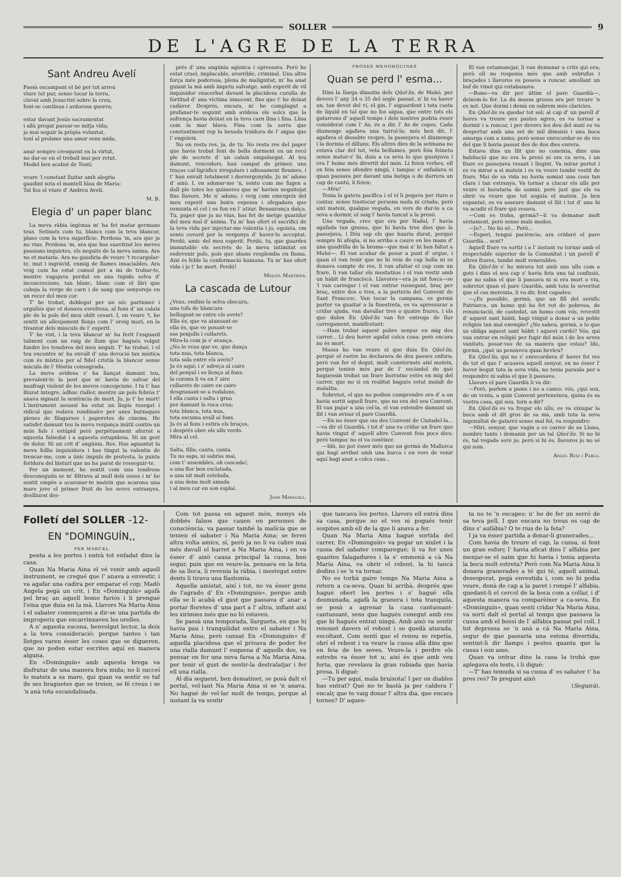SOLLER 9
DE L'AGRE DE LA TERRA
Sant Andreu Avelí
Passà escampant el bé per tot arreu
viure tot pur, sense tocar la terra,
clavat amb Jesucrist sobre la creu,
fent-se contínua i ardorosa guerra;
estar davant Jesús sacramentat
i allà pregat passar-se mitja vida;
ja mai seguir la pròpia voluntat,
tení al proïsme una amor sens mida,
anar sempre cresquent en la virtut,
no dar-se en el treball mai per retut,
Model ben acabat de Teatí;
veure 'l constant lluitar amb alegria
gaudint sota el mantell blau de Maria:
Tal fou el viure d' Andreu Avelí.
M. B.
Elegia d' un paper blanc
La meva ràbia ingènua m' ha fet matar germans teus. Setinats com tu, blancs com la teva blancor, plans com la teva superfície. Perdona 'm, ara que ja no vius. Perdona 'm, ara que has suavitzat les meves passions inquietes, els neguits de la meva ànima. Ara no et mataria. Ara no gaudiria de veure 't recargolar-te, mut i ingràvid, enmig de flames insaciables. Ara veig com ha estat consol per a mi de trobar-te, mentre vagajava perdut en una tupida selva d' inconcrecions, tan blanc, blanc com el lliri que cobeja la verge de carn i de sang que senyoreja en un recer del meu cor.
T' he trobat, doblegat per un séc partioner i orgullós que et donava esveltesa, al fons d' un calaix ple de la pols del meu oblit cesari. I, en veure 't, he sentit un alleujament flonjo com l' oreig marí, en la tivantor dels músculs de l' esperit.
T' he vist, i la teva blancor m' ha ferit l'esguard talment com un raig de llum que hagués volgut fondre les tenebres del meu neguit. T' he trobat, i el teu encontre m' ha envaït d' una devoció tan mística com és mística per al fidel cristià la blancor sense màcula de l' Hòstia consagrada.
La meva avidesa s' ha llançat damunt teu, prevalent-te la post que m' havia de salvar del naufragi violent de les meves concepcions. I tu t' has lliurat íntegre, àdhuc rialler, mentre un pols febròs t' anava signant la sentència de mort. Jo, jo t' he mort! L'instrument assassí ha estat un llapis rosegat i ridícul que rodava rondinaire per unes butxaques plenes de filagarses i paperetes de cinema. He satisfet damunt teu la meva venjança inútil contra un món fals i estúpid però perpètuament aferrat a aquesta falsedat i a aquesta estupidesa. Ni un gest de dolor. Ni un crit d' angúnia. Res. Has aguantat la meva follia inquisidora i has tingut la valentia de trencar-me, com a únic impuls de protesta, la punta feridora del bisturí que no ha parat de resseguir-te.
Per un moment, he sentit com una tendresa desconeguda se m' filtrava al moll dels ossos i m' he sentit empès a acaronar-te mateix que acarona una mare jove el primer fruit de les seves entranyes, deslliurat des-
prés d' una angúnia agònica i opressora. Però he estat cruel, implacable, avorrible, criminal. Una altra força més poderosa, plena de malignitat, m' ha anat guiant la mà amb ímpetu salvatge, amb esperit de vil inquisidor exacerbat davant la placidesa curulla de fortitud d' una víctima innocent, fins que t' he deixat cadàver. Després, encara, m' he complagut a profanar-te seguint amb avidesa els solcs que la sofrença havia deixat en la teva carn llisa i fina. Llisa com la mar blava. Fina com la sorra que constantment rep la besada traïdora de l' aigua que l' engoleix.
No en resta res, ja, de tu. No resta res del paper que havia trobat fent de bella dorment en un recó ple de secrets d' un calaix empolsegat. Al teu damunt, vencedors, han campat de primer, uns traços cal·ligràfics irregulars i odiosament fleumes, i t' han envaït totalment i desvergonyida. Jo m' adono d' això. I, en adonar-me 'n, sento com me fugen a doll ple totes les quimeres que m' havien neguitejat fins llavors. Me n' adono, i veig com emergeix del meu esperit una boira espessa i ofegadora que remunta el cel i es fon en l' atzur. Benaurança dolça. Tu, paper que ja no vius, has fet de metge guaridor del meu mal d' ànima. Tu m' has ofert el sacrifici de la teva vida per injectar-me valentia i jo, egoista, em sento covard per la vergonya d' haver-lo acceptat. Perdó, amic del meu esperit. Perdó, tu, que guardes immutable els secrets de la meva intimitat en esdevenir pols, pols que abans resplendia en flama. Així és feble la conformació humana. Tu m' has ofert vida i jo t' he mort. Perdó!
Miquel Martines.
La cascada de Lutour
¿Veus, endins la selva obscura,
una tofa de blancura
bellugant-se entre els avets?
Ella és, que va atansant-se
ella és, que ve posant-se
sos penjolls i collarets.
Mira-la com ja s' avança.
¿No le veus que ve, que dança
tota nua, tota blanca,
tota sola entre els avets?
Ja és aquí; i s' adreça al caire
del penyal i es llença al fons:
la corona li va en l' aire
collarets de caire en caire
desgranant-se a rodalons.
I ella canta i salta i grua
per damunt la roca crua;
tota blanca, tota nua,
tota escuma avall al fons.
Ja és al fons i estira els braços,
i després obre els ulls verds.
Mira al cel.
. . . . . . . .
Salta, filla; canta, canta.
Tu no saps, ni sabràs mai,
com t' assembles, oh cascada!,
a una flor ben esclatada,
a una nit molt estelada,
a una dona molt amada
i al meu cor en son esplai.
Joan Maragall.
PROSES MENORQUINES
Quan se perd l' esma...
Dins la llarga dinastia dels Qüel·lis, de Mahó, per devers l' any 34 o 35 del segle passat, n' hi va haver un, tan devot del ví, el gin, l' aiguardent i tota casta de líquid en tal que no fos aigua, que entre tots els gatarrons d' aquell temps i dels nostres podria ésser considerat com l' As, és a dir, l' As de copes. Cada diumenge agafava una turrol·la; més ben dit, l' agafava el dissabte vespre, la passejava el diumenge i la dormia el dilluns. Els altres dies de la setmana no estava clar del tot, vela bellumes, però feia feineta sense matar-s' hi, duia a ca seva lo que guanyava i era l' home més divertit del món. Li feien verbes, ell en feia sense ofendre ningú, i tampoc s' enfadava si quan passava per davant una botiga o de darrera un cap de cantó, li feien:
—Mèu!
Tenia la gatera pacífica i el ví li pegava per riure o cantar, sense trastocar persona nada ni criada; però així mateix, qualque vegada, en vers de dur-lo a ca seva a dormir, el saig l' havia tancat a la presó.
Una vegada, crec que era per Nadal, l' havia agafada tan grossa, que hi havia tres dies que la passejava, i Déu sap els que hauria durat, perquè sempre hi afegia, si no arriba a caure en les mans d' una quadrilla de la broma—que mai n' hi han faltat a Mahó—. El van acabar de posar a punt d' orgue, i quan el van tenir que no hi veia de cap bolla ni es donava compte de res, li van afaitar el cap com un frare, li van tallar els mostatxos i el van vestir amb un hàbit de franciscà. Llavores—era ja nit fosca—se 'l van carregar i el van entrar rossegant, braç per braç, entre dos o tres, a la porteria del Convent de Sant Francesc. Van tocar la campana, es germà porter va guaitar a la finestreta, es va apressurar a cridar ajuda, van davallar tres o quatre frares, i els que dulen En Qüel·lis van fer entrega de llur carregament, manifestant:
—Ham trobat aquest pobre senyor en mig des carrer... Li deu haver agafat colca cosa; però encara no és mort.
Massa ho van veure el que duia En Qüel·lis, perquè el rastre ho declarava de deu passes enfora; però van fer el degut, molt consternats així mateix, perquè tenien més por de l' escàndol de què haguessin trobat un frare borratxo estès en mig del carrer, que no si en realitat hagués estat malalt de malaltia.
Sobretot, el que no podien comprendre era d' a on havia sortit aquell frare, que no era del seu Convent. El van pujar a una cel·la, el van estendre damunt un llit i van avisar el pare Guardià.
—En no ésser que sia des Convent de Ciutadel·la...—va dir el Guardià, i tot d' una va cridar un frare que havia vingut d' aquell altre Convent feia pocs dies; però tampoc no el va conèixer.
—Idò, no pot ésser més que un germà de Mallorca qui hagi arribat amb una barca i en vers de venir aquí hagi anat a colca casa...
El van estamanejar, li van demanar a crits qui era; però ell no responia més que amb esbrufos i braçades i llavores es posava a roncar, amollant un baf de vinot qui entabanava.
—Bono—va dir per últim el pare Guardià—, deixem-lo fer. La du massa grossa ara per treure 'n es net. Que dormi i demà en sabrem més claricies.
En Qüel·lis va quedar tot sol; al cap d' un parell d' hores va treure ses pastes agres, es va tornar a dormir i a roncar, i per devers les deu del matí es va despertar amb una set de mil dimonis i una boca amarga com a xams; però sense enrecordar-se de res del que li havia passat des de dos dies enrera.
Estava dins un llit que no coneixia, dins una habitació que no era la presó ni era ca seva, i un frare es passejava resant i llegint. Va mirar pertot i es va mirar a si mateix i es va veure també vestit de frare. Mai de sa vida no havia somiat una cosa tan clara i tan estranya. Va tornar a clucar els ulls per veure si barataria de somni; però just que els va obrir va veure que tot seguia el mateix. Ja ben espantat, es va asseure damunt el llit i tot d' una hi va acudir el frare qui resava.
—Com es troba, germà?—li va demanar molt sèriament, però sense mals modos.
—Jo?... No hò sé... Però...
—Esperi, tengui paciència; ara cridaré el pare Guardià... sent?
Aquell frare va sortir i a l' instant va tornar amb el respectable superior de la Comunitat i un parell d' altres frares, també molt venerables.
En Qüel·lis s' ho mirava tot amb uns ulls com a gots i dins el seu cap s' havia feta una tal confusió, que no sabia el que li passava ni si era mort o viu, sobretot quan el pare Guardià, amb tota la severitat que el cas mereixia, li va dir, fent capades:
—¿Es possible, germà, que un fill del seràfic Patriarca, un homo qui ha fet vot de pobresa, de renunciació, de castedat, un homo com vós, revestit d' aquest sant hàbit, hagi vingut a donar a un poble religiós tan mal exemple? ¿No sabeu, germà, a lo que us obliga aquest sant hàbit i aquest cordó? Vós, qui vau entrar en religió per fugir del món i de les seves vanitats, posar-vos de sa manera que estau? Idò, germà, ¿què us pensàveu quan bevíeu?
En Qüel·lis, qui no s' enrecordava d' haver fet res de tot el que l' acusava aquell senyor, en no ésser l' haver begut tota la seva vida, no tenia paraula per a respondre ni sabia el que li passava.
Llavors el pare Guardià li va dir:
—Però, parlem a pams i no a canes: vós, ¿qui sou, de on veniu, a quin Convent perteneixeu, quina és sa vostra casa, qui sou, torn a dir?
En Qüel·lis es va fregar els ulls, es va eixugar la boca amb el dit gros de sa mà, amb tota la seva ingenuïtat de gatarró sense mal fel, va respondre:
—Miri, senyor, que vagin a es carrer de sa Llana, nombre tants i demanin per un tal Qüel·lis. Si no hi és, tal vegada seré jo; però si hi és, llavores jo no sé qui som.
Angel Ruiz i Pablo.
Folletí del SOLLER -12-
EN "DOMINGUÍN,,
PER MARCEL
penta a les portes i entrà tot enfadat dins la casa.
Quan Na Maria Aina el vé venir amb aquell instrument, se cregué que l' anava a envestir, i va agafar una cadira per emparar el cop; Madò Angela pegà un crit, i En «Dominguín» agafà pel braç an aquell homo furiós i li prengué l'eina que duia en la mà. Llavors Na Maria Aina i el sabater començaren a dir-se una partida de improperis que escarrinxaven les orelles.
A n' aquesta escena, benvolgut lector, la deix a la teva consideració; perque tantes i tan lletges varen ésser les coses que se digueren, que no poden estar escrites aquí en manera alguna.
En «Dominguín» amb aquesta brega va disfrutar de una manera fora mida; no li succeí lo mateix a sa mare, qui quan va sentir es tuf de ses braguetes que se treien, se fé creus i se 'n anà tota escandalisada.
Com tot passa en aquest món, menys els dobbés falsos que cauen en persones de consciència, va passar també la malícia que se tenien el sabater i Na Maria Aina; se feren altra volta amics, sí, però ja no li va cabre mai més davall el barret a Na Maria Aina, i en va ésser d' això causa principal la cussa, ben segur, puix que en veure-la, pensava en la feta de sa lloca, li revenia la ràbia, i mestegat entre dents li tirava una flastomia.
Aquella amistat, així i tot, no va ésser gens de l'agrado d' En «Dominguín», perque amb ella se li acabà el gust que passava d' anar a portar floretes d' una part a l' altra, inflant així les xirimies més que no hi estaven.
Se passà una temporada, llargueta, en que hi havia pau i tranquilidat entre el sabater i Na Maria Aina; però cansat En «Dominguín» d' aquella placidesa que el privava de poder fer una rialla damunt l' esquena d' aquells dos, va pensar en fer una nova farsa a Na Maria Aina, per tenir el gust de sentir-la destralatjar i fer ell una rialla.
Al dia seguent, ben dematinet, se posà dalt el portal, vel·lant Na Maria Aina si se 'n anava. No hagué de vel·lar molt de temps, perque al instant la va sentir
que tancava les portes. Llavors ell entrà dins sa casa, perque no el ves ni pogués tenir sospites amb ell de la que li anava a fer.
Quan Na Maria Aina hagué sortida del carrer, En «Dominguín» va pegar un xiulet i la cussa del sabater comparegué; li va fer unes quantes falagadures i la s' emmenà a cà Na Maria Aina, va obrir el rebost, la hi tancà dedins i se 'n va tornar.
No es torbà gaire temps Na Maria Aina a retorn a ca-seva. Quan hi arribà, després que hagué obert les portes i s' hagué ella desmunada, agafà la granera i tota tranquila, se posà a agrenar la casa cantussant-cantussant, sens que hagués conegut amb res que hi hagués entrat ningú. Amb això va sentir renouet davers el rebost i se quedà aturada, escoltant. Com sentí que el renou se repetia, obrí el rebost i va veure la cussa allà dins que en feia de les seves. Veure-la i perdre els estrebs va ésser tot u; així és que amb veu forta, que revelava la gran rabiada que havia presa, li digué:
—Tu per aquí, mala bruixota! I per on diables has entrat? Qué no te bastà ja per caldera l' encalç que te vaig donar l' altra dia, que encara tornes? D' aques-
ta no te 'n escapes: n' he de fer un serró de sa teva pell. I que encara no treus es cap de dins s' aufàbia? O te rius de la feta?
I ja va ésser partida a donar-li granerades...
Com havia de treure el cap, la cussa, si fent un gran esforç l' havia aficat dins l' alfabia per menjar-se el saim que hi havia i tenia aquesta la boca molt estreta? Però com Na Maria Aina li donava granerades a té qui té, aquell animal, desesperat, pegà envestida i, com no hi podia veure, donà de cap a la paret i rompé l' alfabia, quedant-li el cercol de la boca com a collar, i d' aquesta manera va comparèixer a ca-seva. En «Dominguín», quan sentí cridar Na Maria Aina, va sortí dalt el portal al temps que passava la cussa amb el bossí de l' alfàbia passat pel coll. I tot depressa se 'n anà a cà Na Maria Aina, segur de que passaria una estona divertida, sentint-li dir llamps i pestes quanta que la cussa i son amo.
Quan va entrar dins la casa la trobà que aplegava els tests, i li digué:
—T' has temuda si sa cussa d' es sabater t' ha pres res? Te pregunt això
(Seguirà).